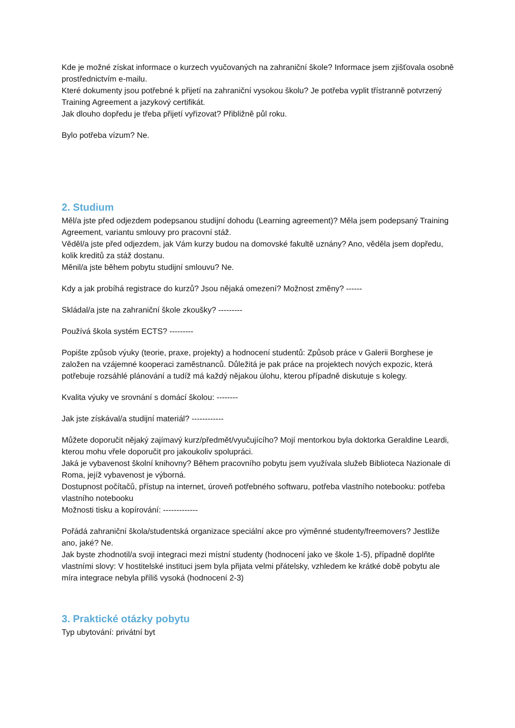Kde je možné získat informace o kurzech vyučovaných na zahraniční škole? Informace jsem zjišťovala osobně prostřednictvím e-mailu.
Které dokumenty jsou potřebné k přijetí na zahraniční vysokou školu? Je potřeba vyplit třístranně potvrzený Training Agreement a jazykový certifikát.
Jak dlouho dopředu je třeba přijetí vyřizovat? Přibližně půl roku.
Bylo potřeba vízum? Ne.
2. Studium
Měl/a jste před odjezdem podepsanou studijní dohodu (Learning agreement)? Měla jsem podepsaný Training Agreement, variantu smlouvy pro pracovní stáž.
Věděl/a jste před odjezdem, jak Vám kurzy budou na domovské fakultě uznány? Ano, věděla jsem dopředu, kolik kreditů za stáž dostanu.
Měnil/a jste během pobytu studijní smlouvu? Ne.
Kdy a jak probíhá registrace do kurzů? Jsou nějaká omezení? Možnost změny? ------
Skládal/a jste na zahraniční škole zkoušky? ---------
Používá škola systém ECTS? ---------
Popište způsob výuky (teorie, praxe, projekty) a hodnocení studentů: Způsob práce v Galerii Borghese je založen na vzájemné kooperaci zaměstnanců. Důležitá je pak práce na projektech nových expozic, která potřebuje rozsáhlé plánování a tudíž má každý nějakou úlohu, kterou případně diskutuje s kolegy.
Kvalita výuky ve srovnání s domácí školou: --------
Jak jste získával/a studijní materiál? ------------
Můžete doporučit nějaký zajímavý kurz/předmět/vyučujícího? Mojí mentorkou byla doktorka Geraldine Leardi, kterou mohu vřele doporučit pro jakoukoliv spolupráci.
Jaká je vybavenost školní knihovny? Během pracovního pobytu jsem využívala služeb Biblioteca Nazionale di Roma, jejíž vybavenost je výborná.
Dostupnost počítačů, přístup na internet, úroveň potřebného softwaru, potřeba vlastního notebooku: potřeba vlastního notebooku
Možnosti tisku a kopírování: -------------
Pořádá zahraniční škola/studentská organizace speciální akce pro výměnné studenty/freemovers? Jestliže ano, jaké? Ne.
Jak byste zhodnotil/a svoji integraci mezi místní studenty (hodnocení jako ve škole 1-5), případně doplňte vlastními slovy: V hostitelské instituci jsem byla přijata velmi přátelsky, vzhledem ke krátké době pobytu ale míra integrace nebyla příliš vysoká (hodnocení 2-3)
3. Praktické otázky pobytu
Typ ubytování: privátní byt